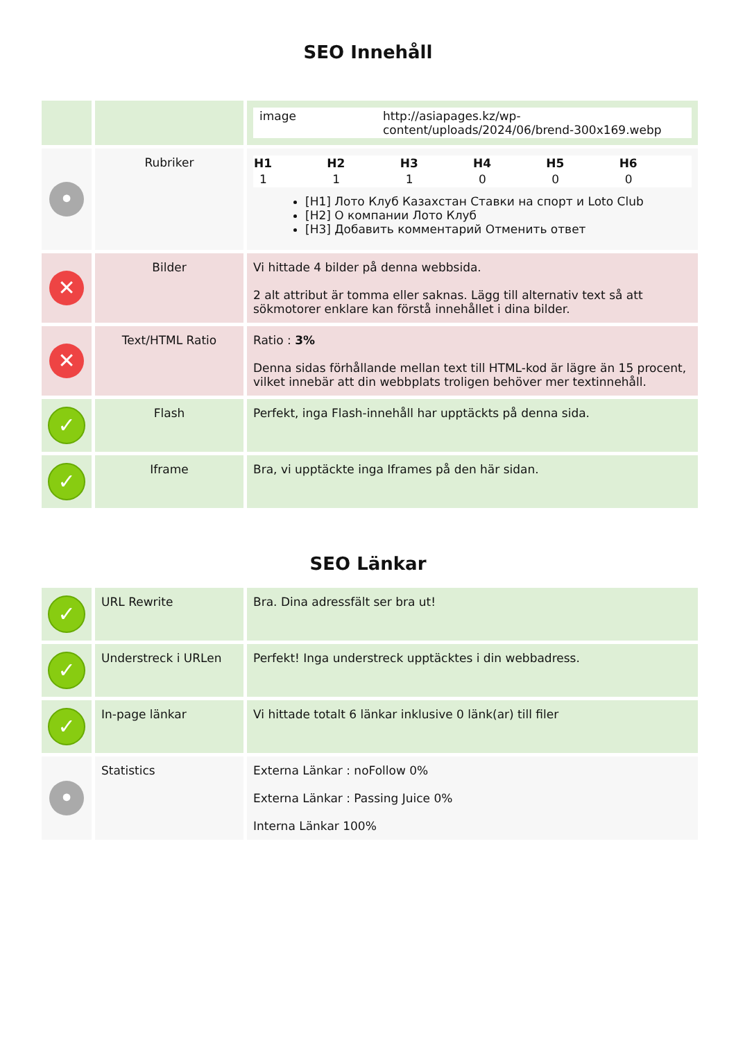SEO Innehåll
| | | / image / http://asiapages.kz/wp-content/uploads/2024/06/brend-300x169.webp / |
| • | Rubriker | / H1 / H2 / H3 / H4 / H5 / H6 / / --- / --- / --- / --- / --- / --- / / 1 / 1 / 1 / 0 / 0 / 0 / [H1] Лото Клуб Казахстан Ставки на спорт и Loto Club [H2] О компании Лото Клуб [H3] Добавить комментарий Отменить ответ |
| ✕ | Bilder | Vi hittade 4 bilder på denna webbsida. 2 alt attribut är tomma eller saknas. Lägg till alternativ text så att sökmotorer enklare kan förstå innehållet i dina bilder. |
| ✕ | Text/HTML Ratio | Ratio : 3% Denna sidas förhållande mellan text till HTML-kod är lägre än 15 procent, vilket innebär att din webbplats troligen behöver mer textinnehåll. |
| ✓ | Flash | Perfekt, inga Flash-innehåll har upptäckts på denna sida. |
| ✓ | Iframe | Bra, vi upptäckte inga Iframes på den här sidan. |
SEO Länkar
| ✓ | URL Rewrite | Bra. Dina adressfält ser bra ut! |
| ✓ | Understreck i URLen | Perfekt! Inga understreck upptäcktes i din webbadress. |
| ✓ | In-page länkar | Vi hittade totalt 6 länkar inklusive 0 länk(ar) till filer |
| • | Statistics | Externa Länkar : noFollow 0% Externa Länkar : Passing Juice 0% Interna Länkar 100% |